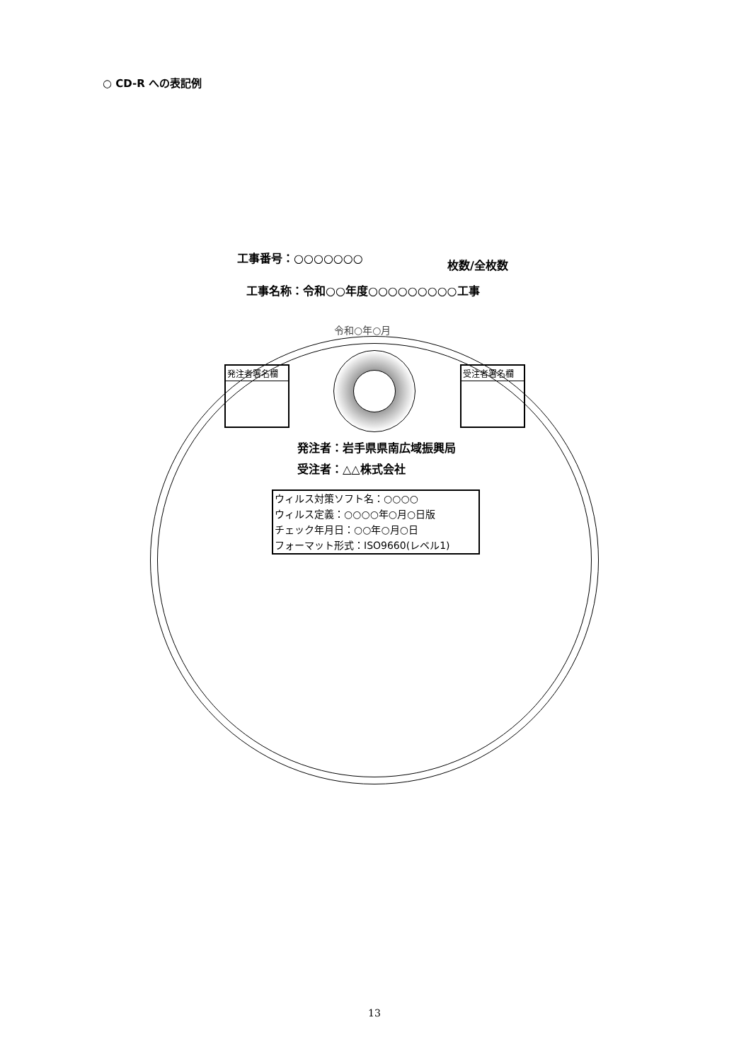○ CD-R への表記例
工事番号：○○○○○○○
枚数/全枚数
工事名称：令和○○年度○○○○○○○○○工事
令和○年○月
発注者署名欄 受注者署名欄
発注者：岩手県県南広域振興局
受注者：△△株式会社
ウィルス対策ソフト名：○○○○
ウィルス定義：○○○○年○月○日版
チェック年月日：○○年○月○日
フォーマット形式：ISO9660(レベル1)
13